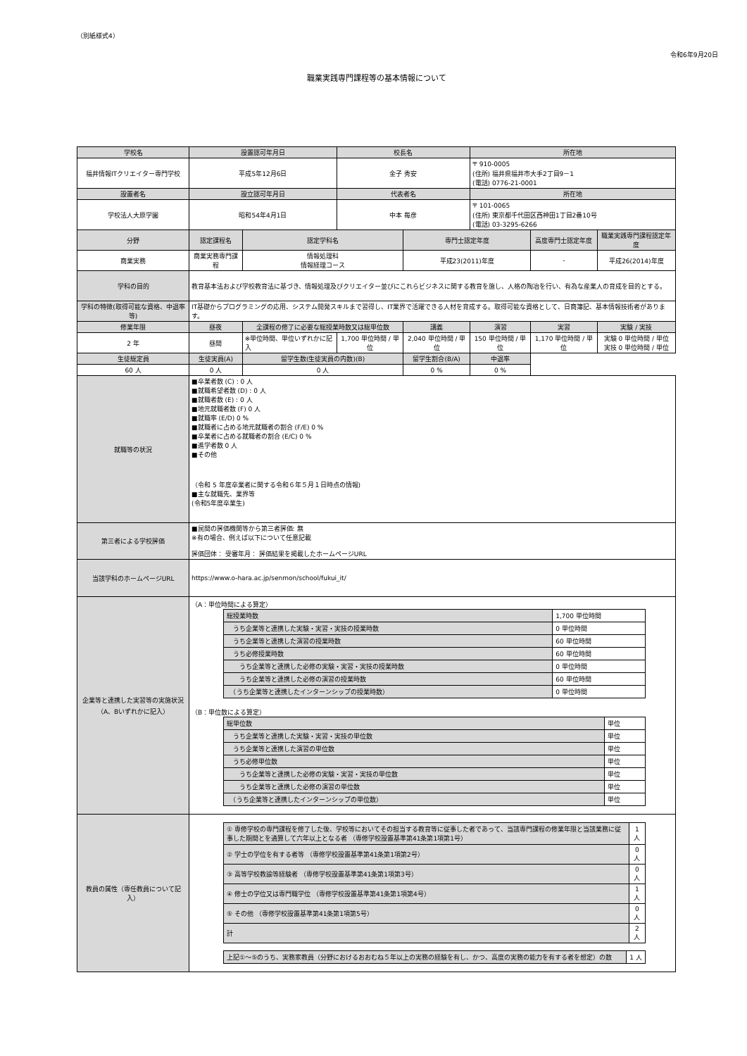（別紙様式4）
令和6年9月20日
職業実践専門課程等の基本情報について
| 学校名 | 設置認可年月日 | | 校長名 | | 所在地 | | |
| --- | --- | --- | --- | --- | --- | --- | --- |
| 福井情報ITクリエイター専門学校 | 平成5年12月6日 | | 金子 秀安 | | 〒 910-0005 (住所) 福井県福井市大手2丁目9－1 (電話) 0776-21-0001 | | |
| 設置者名 | 設立認可年月日 | | 代表者名 | | 所在地 | | |
| 学校法人大原学園 | 昭和54年4月1日 | | 中本 毎彦 | | 〒 101-0065 (住所) 東京都千代田区西神田1丁目2番10号 (電話) 03-3295-6266 | | |
| 分野 | 認定課程名 | 認定学科名 | | 専門士認定年度 | | 高度専門士認定年度 | 職業実践専門課程認定年度 |
| 商業実務 | 商業実務専門課程 | 情報処理科 情報経理コース | | 平成23(2011)年度 | | - | 平成26(2014)年度 |
| 学科の目的 | 教育基本法および学校教育法に基づき、情報処理及びクリエイター並びにこれらビジネスに関する教育を施し、人格の陶冶を行い、有為な産業人の育成を目的とする。 | | | | | | |
| 学科の特徴(取得可能な資格、中退率 等) | IT基礎からプログラミングの応用、システム開発スキルまで習得し、IT業界で活躍できる人材を育成する。取得可能な資格として、日商簿記、基本情報技術者があります。 | | | | | | |
| 修業年限 | 昼夜 | 全課程の修了に必要な総授業時数又は総単位数 | | 講義 | 演習 | 実習 | 実験 / 実技 |
| 2 年 | 昼間 | ※単位時間、単位いずれかに記入 | 1,700 単位時間 / 単位 | 2,040 単位時間 / 単位 | 150 単位時間 / 単位 | 1,170 単位時間 / 単位 | 実験 0 単位時間 / 単位 実技 0 単位時間 / 単位 |
| 生徒総定員 | 生徒実員(A) | 留学生数(生徒実員の内数)(B) | | 留学生割合(B/A) | 中退率 | | |
| 60 人 | 0 人 | 0 人 | | 0 % | 0 % | | |
| 就職等の状況 | ■卒業者数 (C) : 0 人 ■就職希望者数 (D) : 0 人 ■就職者数 (E) : 0 人 ■地元就職者数 (F) 0 人 ■就職率 (E/D) 0 % ■就職者に占める地元就職者の割合 (F/E) 0 % ■卒業者に占める就職者の割合 (E/C) 0 % ■進学者数 0 人 ■その他 （令和 5 年度卒業者に関する令和６年５月１日時点の情報) ■主な就職先、業界等 (令和5年度卒業生) | | | | | | |
| 第三者による学校評価 | ■民間の評価機関等から第三者評価: 無 ※有の場合、例えば以下について任意記載 評価団体： 受審年月： 評価結果を掲載したホームページURL | | | | | | |
| 当該学科のホームページURL | https://www.o-hara.ac.jp/senmon/school/fukui_it/ | | | | | | |
| 企業等と連携した実習等の実施状況（A、Bいずれかに記入） | （A：単位時間による算定） / 総授業時数 / 1,700 単位時間 / / うち企業等と連携した実験・実習・実技の授業時数 / 0 単位時間 / / うち企業等と連携した演習の授業時数 / 60 単位時間 / / うち必修授業時数 / 60 単位時間 / / うち企業等と連携した必修の実験・実習・実技の授業時数 / 0 単位時間 / / うち企業等と連携した必修の演習の授業時数 / 60 単位時間 / / （うち企業等と連携したインターンシップの授業時数） / 0 単位時間 / （B：単位数による算定） / 総単位数 / 単位 / / うち企業等と連携した実験・実習・実技の単位数 / 単位 / / うち企業等と連携した演習の単位数 / 単位 / / うち必修単位数 / 単位 / / うち企業等と連携した必修の実験・実習・実技の単位数 / 単位 / / うち企業等と連携した必修の演習の単位数 / 単位 / / （うち企業等と連携したインターンシップの単位数） / 単位 / | | | | | | |
| 教員の属性（専任教員について記入） | / ① 専修学校の専門課程を修了した後、学校等においてその担当する教育等に従事した者であって、当該専門課程の修業年限と当該業務に従事した期間とを通算して六年以上となる者 （専修学校設置基準第41条第1項第1号） / 1 人 / / ② 学士の学位を有する者等 （専修学校設置基準第41条第1項第2号） / 0 人 / / ③ 高等学校教諭等経験者 （専修学校設置基準第41条第1項第3号） / 0 人 / / ④ 修士の学位又は専門職学位 （専修学校設置基準第41条第1項第4号） / 1 人 / / ⑤ その他 （専修学校設置基準第41条第1項第5号） / 0 人 / / 計 / 2 人 / / 上記①～⑤のうち、実務家教員（分野におけるおおむね５年以上の実務の経験を有し、かつ、高度の実務の能力を有する者を想定）の数 / 1 人 / | | | | | | |